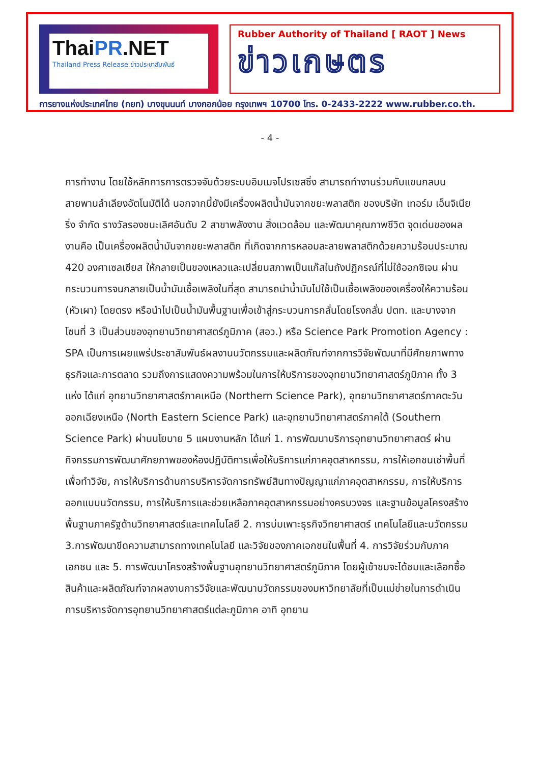ThaiPR.NET
Thailand Press Release ข่าวประชาสัมพันธ์
Rubber Authority of Thailand [ RAOT ] News
ข่าวเกษตร
การยางแห่งประเทศไทย (กยท) บางขุนนนท์ บางกอกน้อย กรุงเทพฯ 10700 โทร. 0-2433-2222 www.rubber.co.th.
- 4 -
การทำงาน โดยใช้หลักการการตรวจจับด้วยระบบอิมเมจโปรเซสซิ่ง สามารถทำงานร่วมกับแขนกลบนสายพานลำเลียงอัตโนมัติได้ นอกจากนี้ยังมีเครื่องผลิตน้ำมันจากขยะพลาสติก ของบริษัท เทอร์ม เอ็นจิเนียริ่ง จำกัด รางวัลรองชนะเลิศอันดับ 2 สาขาพลังงาน สิ่งแวดล้อม และพัฒนาคุณภาพชีวิต จุดเด่นของผลงานคือ เป็นเครื่องผลิตน้ำมันจากขยะพลาสติก ที่เกิดจากการหลอมละลายพลาสติกด้วยความร้อนประมาณ 420 องศาเซลเซียส ให้กลายเป็นของเหลวและเปลี่ยนสภาพเป็นแก๊สในถังปฏิกรณ์ที่ไม่ใช้ออกซิเจน ผ่านกระบวนการจนกลายเป็นน้ำมันเชื้อเพลิงในที่สุด สามารถนำน้ำมันไปใช้เป็นเชื้อเพลิงของเครื่องให้ความร้อน (หัวเผา) โดยตรง หรือนำไปเป็นน้ำมันพื้นฐานเพื่อเข้าสู่กระบวนการกลั่นโดยโรงกลั่น ปตท. และบางจาก
โซนที่ 3 เป็นส่วนของอุทยานวิทยาศาสตร์ภูมิภาค (สอว.) หรือ Science Park Promotion Agency : SPA เป็นการเผยแพร่ประชาสัมพันธ์ผลงานนวัตกรรมและผลิตภัณฑ์จากการวิจัยพัฒนาที่มีศักยภาพทางธุรกิจและการตลาด รวมถึงการแสดงความพร้อมในการให้บริการของอุทยานวิทยาศาสตร์ภูมิภาค ทั้ง 3 แห่ง ได้แก่ อุทยานวิทยาศาสตร์ภาคเหนือ (Northern Science Park), อุทยานวิทยาศาสตร์ภาคตะวันออกเฉียงเหนือ (North Eastern Science Park) และอุทยานวิทยาศาสตร์ภาคใต้ (Southern Science Park) ผ่านนโยบาย 5 แผนงานหลัก ได้แก่ 1. การพัฒนาบริการอุทยานวิทยาศาสตร์ ผ่านกิจกรรมการพัฒนาศักยภาพของห้องปฏิบัติการเพื่อให้บริการแก่ภาคอุตสาหกรรม, การให้เอกชนเช่าพื้นที่เพื่อทำวิจัย, การให้บริการด้านการบริหารจัดการทรัพย์สินทางปัญญาแก่ภาคอุตสาหกรรม, การให้บริการออกแบบนวัตกรรม, การให้บริการและช่วยเหลือภาคอุตสาหกรรมอย่างครบวงจร และฐานข้อมูลโครงสร้างพื้นฐานภาครัฐด้านวิทยาศาสตร์และเทคโนโลยี 2. การบ่มเพาะธุรกิจวิทยาศาสตร์ เทคโนโลยีและนวัตกรรม 3.การพัฒนาขีดความสามารถทางเทคโนโลยี และวิจัยของภาคเอกชนในพื้นที่ 4. การวิจัยร่วมกับภาคเอกชน และ 5. การพัฒนาโครงสร้างพื้นฐานอุทยานวิทยาศาสตร์ภูมิภาค โดยผู้เข้าชมจะได้ชมและเลือกซื้อสินค้าและผลิตภัณฑ์จากผลงานการวิจัยและพัฒนานวัตกรรมของมหาวิทยาลัยที่เป็นแม่ข่ายในการดำเนินการบริหารจัดการอุทยานวิทยาศาสตร์แต่ละภูมิภาค อาทิ อุทยาน